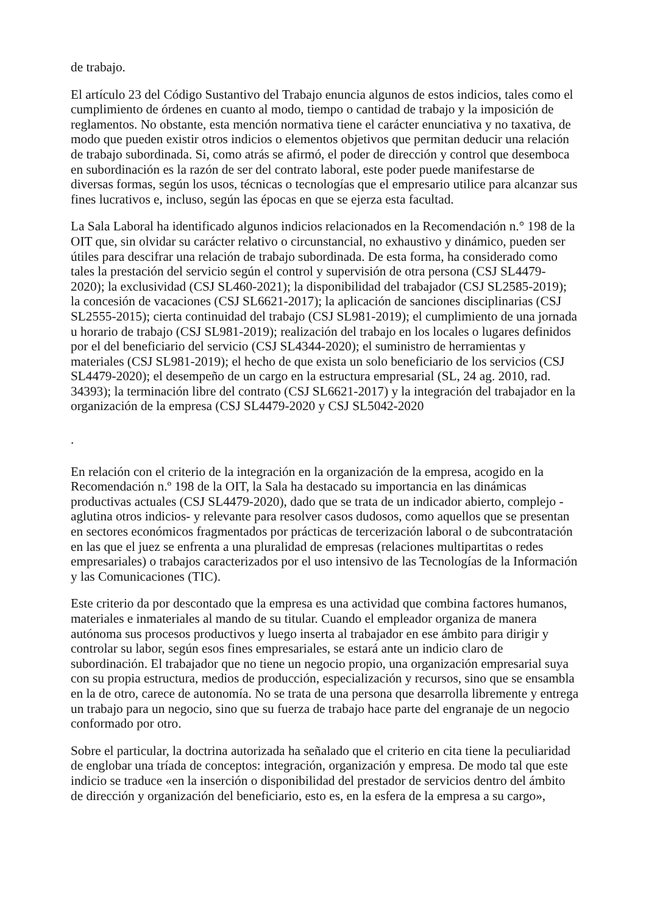de trabajo.
El artículo 23 del Código Sustantivo del Trabajo enuncia algunos de estos indicios, tales como el cumplimiento de órdenes en cuanto al modo, tiempo o cantidad de trabajo y la imposición de reglamentos. No obstante, esta mención normativa tiene el carácter enunciativa y no taxativa, de modo que pueden existir otros indicios o elementos objetivos que permitan deducir una relación de trabajo subordinada. Si, como atrás se afirmó, el poder de dirección y control que desemboca en subordinación es la razón de ser del contrato laboral, este poder puede manifestarse de diversas formas, según los usos, técnicas o tecnologías que el empresario utilice para alcanzar sus fines lucrativos e, incluso, según las épocas en que se ejerza esta facultad.
La Sala Laboral ha identificado algunos indicios relacionados en la Recomendación n.° 198 de la OIT que, sin olvidar su carácter relativo o circunstancial, no exhaustivo y dinámico, pueden ser útiles para descifrar una relación de trabajo subordinada. De esta forma, ha considerado como tales la prestación del servicio según el control y supervisión de otra persona (CSJ SL4479-2020); la exclusividad (CSJ SL460-2021); la disponibilidad del trabajador (CSJ SL2585-2019); la concesión de vacaciones (CSJ SL6621-2017); la aplicación de sanciones disciplinarias (CSJ SL2555-2015); cierta continuidad del trabajo (CSJ SL981-2019); el cumplimiento de una jornada u horario de trabajo (CSJ SL981-2019); realización del trabajo en los locales o lugares definidos por el del beneficiario del servicio (CSJ SL4344-2020); el suministro de herramientas y materiales (CSJ SL981-2019); el hecho de que exista un solo beneficiario de los servicios (CSJ SL4479-2020); el desempeño de un cargo en la estructura empresarial (SL, 24 ag. 2010, rad. 34393); la terminación libre del contrato (CSJ SL6621-2017) y la integración del trabajador en la organización de la empresa (CSJ SL4479-2020 y CSJ SL5042-2020
.
En relación con el criterio de la integración en la organización de la empresa, acogido en la Recomendación n.º 198 de la OIT, la Sala ha destacado su importancia en las dinámicas productivas actuales (CSJ SL4479-2020), dado que se trata de un indicador abierto, complejo -aglutina otros indicios- y relevante para resolver casos dudosos, como aquellos que se presentan en sectores económicos fragmentados por prácticas de tercerización laboral o de subcontratación en las que el juez se enfrenta a una pluralidad de empresas (relaciones multipartitas o redes empresariales) o trabajos caracterizados por el uso intensivo de las Tecnologías de la Información y las Comunicaciones (TIC).
Este criterio da por descontado que la empresa es una actividad que combina factores humanos, materiales e inmateriales al mando de su titular. Cuando el empleador organiza de manera autónoma sus procesos productivos y luego inserta al trabajador en ese ámbito para dirigir y controlar su labor, según esos fines empresariales, se estará ante un indicio claro de subordinación. El trabajador que no tiene un negocio propio, una organización empresarial suya con su propia estructura, medios de producción, especialización y recursos, sino que se ensambla en la de otro, carece de autonomía. No se trata de una persona que desarrolla libremente y entrega un trabajo para un negocio, sino que su fuerza de trabajo hace parte del engranaje de un negocio conformado por otro.
Sobre el particular, la doctrina autorizada ha señalado que el criterio en cita tiene la peculiaridad de englobar una tríada de conceptos: integración, organización y empresa. De modo tal que este indicio se traduce «en la inserción o disponibilidad del prestador de servicios dentro del ámbito de dirección y organización del beneficiario, esto es, en la esfera de la empresa a su cargo»,